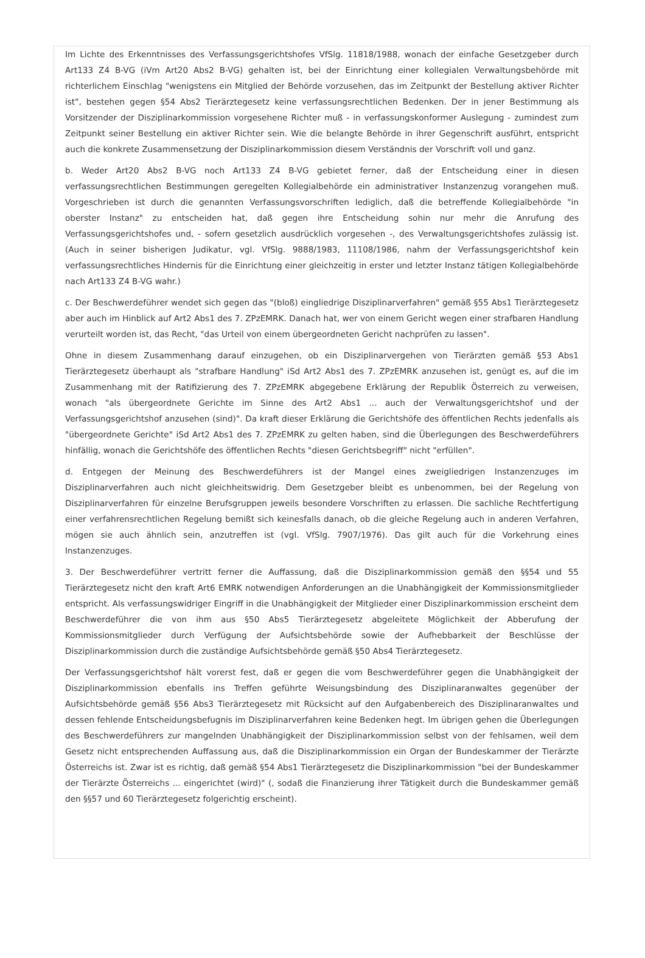Im Lichte des Erkenntnisses des Verfassungsgerichtshofes VfSlg. 11818/1988, wonach der einfache Gesetzgeber durch Art133 Z4 B-VG (iVm Art20 Abs2 B-VG) gehalten ist, bei der Einrichtung einer kollegialen Verwaltungsbehörde mit richterlichem Einschlag "wenigstens ein Mitglied der Behörde vorzusehen, das im Zeitpunkt der Bestellung aktiver Richter ist", bestehen gegen §54 Abs2 Tierärztegesetz keine verfassungsrechtlichen Bedenken. Der in jener Bestimmung als Vorsitzender der Disziplinarkommission vorgesehene Richter muß - in verfassungskonformer Auslegung - zumindest zum Zeitpunkt seiner Bestellung ein aktiver Richter sein. Wie die belangte Behörde in ihrer Gegenschrift ausführt, entspricht auch die konkrete Zusammensetzung der Disziplinarkommission diesem Verständnis der Vorschrift voll und ganz.
b. Weder Art20 Abs2 B-VG noch Art133 Z4 B-VG gebietet ferner, daß der Entscheidung einer in diesen verfassungsrechtlichen Bestimmungen geregelten Kollegialbehörde ein administrativer Instanzenzug vorangehen muß. Vorgeschrieben ist durch die genannten Verfassungsvorschriften lediglich, daß die betreffende Kollegialbehörde "in oberster Instanz" zu entscheiden hat, daß gegen ihre Entscheidung sohin nur mehr die Anrufung des Verfassungsgerichtshofes und, - sofern gesetzlich ausdrücklich vorgesehen -, des Verwaltungsgerichtshofes zulässig ist. (Auch in seiner bisherigen Judikatur, vgl. VfSlg. 9888/1983, 11108/1986, nahm der Verfassungsgerichtshof kein verfassungsrechtliches Hindernis für die Einrichtung einer gleichzeitig in erster und letzter Instanz tätigen Kollegialbehörde nach Art133 Z4 B-VG wahr.)
c. Der Beschwerdeführer wendet sich gegen das "(bloß) eingliedrige Disziplinarverfahren" gemäß §55 Abs1 Tierärztegesetz aber auch im Hinblick auf Art2 Abs1 des 7. ZPzEMRK. Danach hat, wer von einem Gericht wegen einer strafbaren Handlung verurteilt worden ist, das Recht, "das Urteil von einem übergeordneten Gericht nachprüfen zu lassen".
Ohne in diesem Zusammenhang darauf einzugehen, ob ein Disziplinarvergehen von Tierärzten gemäß §53 Abs1 Tierärztegesetz überhaupt als "strafbare Handlung" iSd Art2 Abs1 des 7. ZPzEMRK anzusehen ist, genügt es, auf die im Zusammenhang mit der Ratifizierung des 7. ZPzEMRK abgegebene Erklärung der Republik Österreich zu verweisen, wonach "als übergeordnete Gerichte im Sinne des Art2 Abs1 ... auch der Verwaltungsgerichtshof und der Verfassungsgerichtshof anzusehen (sind)". Da kraft dieser Erklärung die Gerichtshöfe des öffentlichen Rechts jedenfalls als "übergeordnete Gerichte" iSd Art2 Abs1 des 7. ZPzEMRK zu gelten haben, sind die Überlegungen des Beschwerdeführers hinfällig, wonach die Gerichtshöfe des öffentlichen Rechts "diesen Gerichtsbegriff" nicht "erfüllen".
d. Entgegen der Meinung des Beschwerdeführers ist der Mangel eines zweigliedrigen Instanzenzuges im Disziplinarverfahren auch nicht gleichheitswidrig. Dem Gesetzgeber bleibt es unbenommen, bei der Regelung von Disziplinarverfahren für einzelne Berufsgruppen jeweils besondere Vorschriften zu erlassen. Die sachliche Rechtfertigung einer verfahrensrechtlichen Regelung bemißt sich keinesfalls danach, ob die gleiche Regelung auch in anderen Verfahren, mögen sie auch ähnlich sein, anzutreffen ist (vgl. VfSlg. 7907/1976). Das gilt auch für die Vorkehrung eines Instanzenzuges.
3. Der Beschwerdeführer vertritt ferner die Auffassung, daß die Disziplinarkommission gemäß den §§54 und 55 Tierärztegesetz nicht den kraft Art6 EMRK notwendigen Anforderungen an die Unabhängigkeit der Kommissionsmitglieder entspricht. Als verfassungswidriger Eingriff in die Unabhängigkeit der Mitglieder einer Disziplinarkommission erscheint dem Beschwerdeführer die von ihm aus §50 Abs5 Tierärztegesetz abgeleitete Möglichkeit der Abberufung der Kommissionsmitglieder durch Verfügung der Aufsichtsbehörde sowie der Aufhebbarkeit der Beschlüsse der Disziplinarkommission durch die zuständige Aufsichtsbehörde gemäß §50 Abs4 Tierärztegesetz.
Der Verfassungsgerichtshof hält vorerst fest, daß er gegen die vom Beschwerdeführer gegen die Unabhängigkeit der Disziplinarkommission ebenfalls ins Treffen geführte Weisungsbindung des Disziplinaranwaltes gegenüber der Aufsichtsbehörde gemäß §56 Abs3 Tierärztegesetz mit Rücksicht auf den Aufgabenbereich des Disziplinaranwaltes und dessen fehlende Entscheidungsbefugnis im Disziplinarverfahren keine Bedenken hegt. Im übrigen gehen die Überlegungen des Beschwerdeführers zur mangelnden Unabhängigkeit der Disziplinarkommission selbst von der fehlsamen, weil dem Gesetz nicht entsprechenden Auffassung aus, daß die Disziplinarkommission ein Organ der Bundeskammer der Tierärzte Österreichs ist. Zwar ist es richtig, daß gemäß §54 Abs1 Tierärztegesetz die Disziplinarkommission "bei der Bundeskammer der Tierärzte Österreichs ... eingerichtet (wird)" (, sodaß die Finanzierung ihrer Tätigkeit durch die Bundeskammer gemäß den §§57 und 60 Tierärztegesetz folgerichtig erscheint).